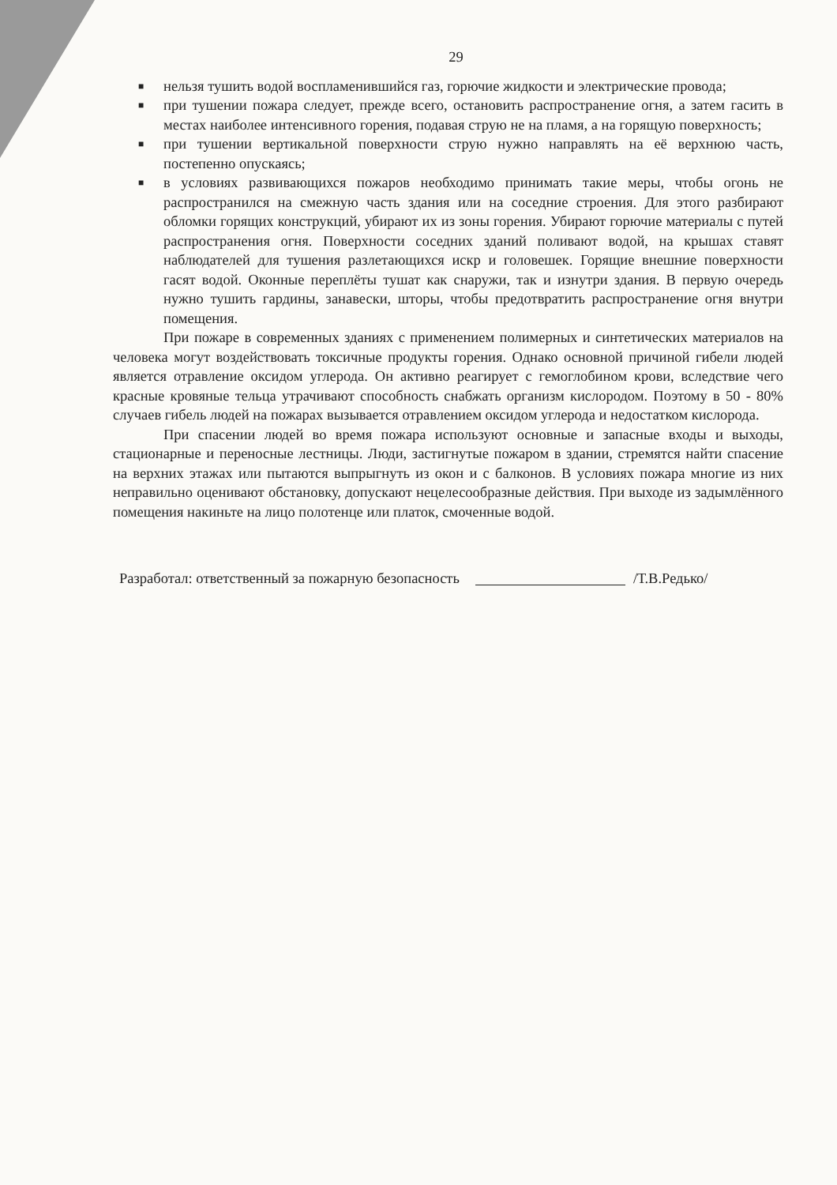29
■ нельзя тушить водой воспламенившийся газ, горючие жидкости и электрические провода;
■ при тушении пожара следует, прежде всего, остановить распространение огня, а затем гасить в местах наиболее интенсивного горения, подавая струю не на пламя, а на горящую поверхность;
■ при тушении вертикальной поверхности струю нужно направлять на её верхнюю часть, постепенно опускаясь;
■ в условиях развивающихся пожаров необходимо принимать такие меры, чтобы огонь не распространился на смежную часть здания или на соседние строения. Для этого разбирают обломки горящих конструкций, убирают их из зоны горения. Убирают горючие материалы с путей распространения огня. Поверхности соседних зданий поливают водой, на крышах ставят наблюдателей для тушения разлетающихся искр и головешек. Горящие внешние поверхности гасят водой. Оконные переплёты тушат как снаружи, так и изнутри здания. В первую очередь нужно тушить гардины, занавески, шторы, чтобы предотвратить распространение огня внутри помещения.
При пожаре в современных зданиях с применением полимерных и синтетических материалов на человека могут воздействовать токсичные продукты горения. Однако основной причиной гибели людей является отравление оксидом углерода. Он активно реагирует с гемоглобином крови, вследствие чего красные кровяные тельца утрачивают способность снабжать организм кислородом. Поэтому в 50 - 80% случаев гибель людей на пожарах вызывается отравлением оксидом углерода и недостатком кислорода.
При спасении людей во время пожара используют основные и запасные входы и выходы, стационарные и переносные лестницы. Люди, застигнутые пожаром в здании, стремятся найти спасение на верхних этажах или пытаются выпрыгнуть из окон и с балконов. В условиях пожара многие из них неправильно оценивают обстановку, допускают нецелесообразные действия. При выходе из задымлённого помещения накиньте на лицо полотенце или платок, смоченные водой.
Разработал: ответственный за пожарную безопасность /Т.В.Редько/